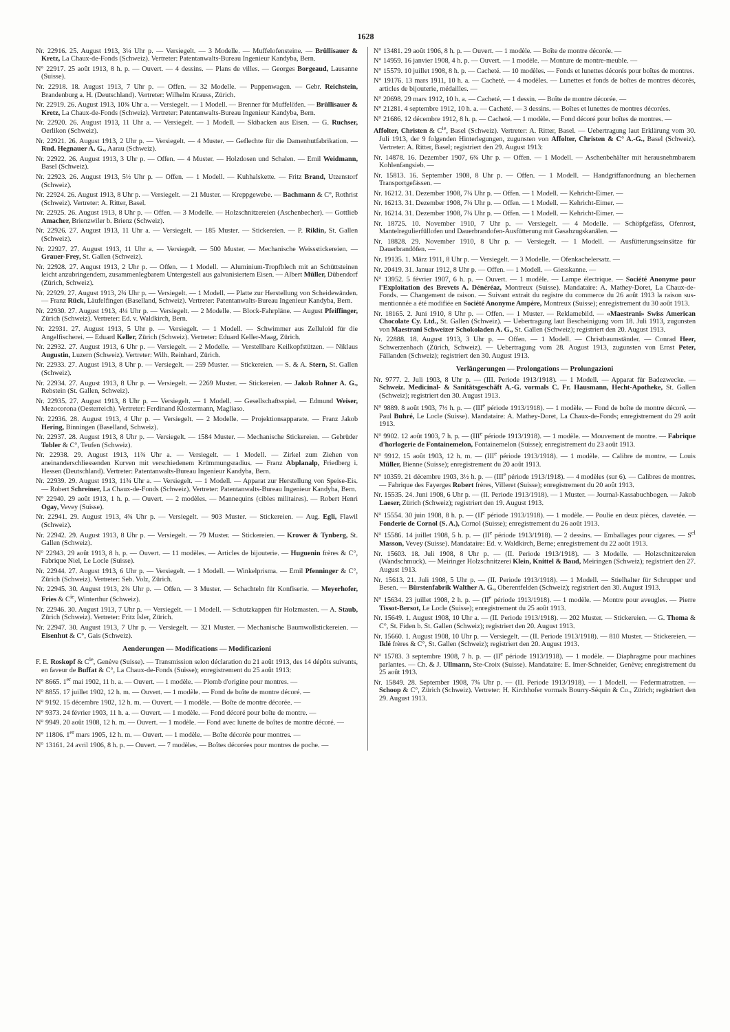1628
Nr. 22916. 25. August 1913, 3¼ Uhr p. — Versiegelt. — 3 Modelle. — Muffelofensteine. — Brüllisauer & Kretz, La Chaux-de-Fonds (Schweiz). Vertreter: Patentanwalts-Bureau Ingenieur Kandyba, Bern.
N° 22917. 25 août 1913, 8 h. p. — Ouvert. — 4 dessins. — Plans de villes. — Georges Borgeaud, Lausanne (Suisse).
Nr. 22918. 18. August 1913, 7 Uhr p. — Offen. — 32 Modelle. — Puppenwagen. — Gebr. Reichstein, Brandenburg a. H. (Deutschland). Vertreter: Wilhelm Krauss, Zürich.
Nr. 22919. 26. August 1913, 10¾ Uhr a. — Versiegelt. — 1 Modell. — Brenner für Muffelöfen. — Brüllisauer & Kretz, La Chaux-de-Fonds (Schweiz). Vertreter: Patentanwalts-Bureau Ingenieur Kandyba, Bern.
Nr. 22920. 26. August 1913, 11 Uhr a. — Versiegelt. — 1 Modell. — Skibacken aus Eisen. — G. Ruchser, Oerlikon (Schweiz).
Nr. 22921. 26. August 1913, 2 Uhr p. — Versiegelt. — 4 Muster. — Geflechte für die Damenhutfabrikation. — Rud. Hegnauer A. G., Aarau (Schweiz).
Nr. 22922. 26. August 1913, 3 Uhr p. — Offen. — 4 Muster. — Holzdosen und Schalen. — Emil Weidmann, Basel (Schweiz).
Nr. 22923. 26. August 1913, 5½ Uhr p. — Offen. — 1 Modell. — Kuhhalskette. — Fritz Brand, Utzenstorf (Schweiz).
Nr. 22924. 26. August 1913, 8 Uhr p. — Versiegelt. — 21 Muster. — Kreppgewebe. — Bachmann & C°, Rothrist (Schweiz). Vertreter: A. Ritter, Basel.
Nr. 22925. 26. August 1913, 8 Uhr p. — Offen. — 3 Modelle. — Holzschnitzereien (Aschenbecher). — Gottlieb Amacher, Brienzwiler b. Brienz (Schweiz).
Nr. 22926. 27. August 1913, 11 Uhr a. — Versiegelt. — 185 Muster. — Stickereien. — P. Riklin, St. Gallen (Schweiz).
Nr. 22927. 27. August 1913, 11 Uhr a. — Versiegelt. — 500 Muster. — Mechanische Weissstickereien. — Grauer-Frey, St. Gallen (Schweiz).
Nr. 22928. 27. August 1913, 2 Uhr p. — Offen. — 1 Modell. — Aluminium-Tropfblech mit an Schüttsteinen leicht anzubringendem, zusammenlegbarem Untergestell aus galvanisiertem Eisen. — Albert Müller, Dübendorf (Zürich, Schweiz).
Nr. 22929. 27. August 1913, 2¾ Uhr p. — Versiegelt. — 1 Modell. — Platte zur Herstellung von Scheidewänden. — Franz Rück, Läufelfingen (Baselland, Schweiz). Vertreter: Patentanwalts-Bureau Ingenieur Kandyba, Bern.
Nr. 22930. 27. August 1913, 4¼ Uhr p. — Versiegelt. — 2 Modelle. — Block-Fahrpläne. — August Pfeiffinger, Zürich (Schweiz). Vertreter: Ed. v. Waldkirch, Bern.
Nr. 22931. 27. August 1913, 5 Uhr p. — Versiegelt. — 1 Modell. — Schwimmer aus Zelluloid für die Angelfischerei. — Eduard Keller, Zürich (Schweiz). Vertreter: Eduard Keller-Maag, Zürich.
Nr. 22932. 27. August 1913, 6 Uhr p. — Versiegelt. — 2 Modelle. — Verstellbare Keilkopfstützen. — Niklaus Augustin, Luzern (Schweiz). Vertreter: Wilh. Reinhard, Zürich.
Nr. 22933. 27. August 1913, 8 Uhr p. — Versiegelt. — 259 Muster. — Stickereien. — S. & A. Stern, St. Gallen (Schweiz).
Nr. 22934. 27. August 1913, 8 Uhr p. — Versiegelt. — 2269 Muster. — Stickereien. — Jakob Rohner A. G., Rebstein (St. Gallen, Schweiz).
Nr. 22935. 27. August 1913, 8 Uhr p. — Versiegelt. — 1 Modell. — Gesellschaftsspiel. — Edmund Weiser, Mezocorona (Oesterreich). Vertreter: Ferdinand Klostermann, Magliaso.
Nr. 22936. 28. August 1913, 4 Uhr p. — Versiegelt. — 2 Modelle. — Projektionsapparate. — Franz Jakob Hering, Binningen (Baselland, Schweiz).
Nr. 22937. 28. August 1913, 8 Uhr p. — Versiegelt. — 1584 Muster. — Mechanische Stickereien. — Gebrüder Tobler & C°, Teufen (Schweiz).
Nr. 22938. 29. August 1913, 11¾ Uhr a. — Versiegelt. — 1 Modell. — Zirkel zum Ziehen von aneinanderschliessenden Kurven mit verschiedenem Krümmungsradius. — Franz Abplanalp, Friedberg i. Hessen (Deutschland). Vertreter: Patentanwalts-Bureau Ingenieur Kandyba, Bern.
Nr. 22939. 29. August 1913, 11¾ Uhr a. — Versiegelt. — 1 Modell. — Apparat zur Herstellung von Speise-Eis. — Robert Schreiner, La Chaux-de-Fonds (Schweiz). Vertreter: Patentanwalts-Bureau Ingenieur Kandyba, Bern.
N° 22940. 29 août 1913, 1 h. p. — Ouvert. — 2 modèles. — Mannequins (cibles militaires). — Robert Henri Ogay, Vevey (Suisse).
Nr. 22941. 29. August 1913, 4¾ Uhr p. — Versiegelt. — 903 Muster. — Stickereien. — Aug. Egli, Flawil (Schweiz).
Nr. 22942. 29. August 1913, 8 Uhr p. — Versiegelt. — 79 Muster. — Stickereien. — Krower & Tynberg, St. Gallen (Schweiz).
N° 22943. 29 août 1913, 8 h. p. — Ouvert. — 11 modèles. — Articles de bijouterie. — Huguenin frères & C°, Fabrique Niel, Le Locle (Suisse).
Nr. 22944. 27. August 1913, 6 Uhr p. — Versiegelt. — 1 Modell. — Winkelprisma. — Emil Pfenninger & C°, Zürich (Schweiz). Vertreter: Seb. Volz, Zürich.
Nr. 22945. 30. August 1913, 2¾ Uhr p. — Offen. — 3 Muster. — Schachteln für Konfiserie. — Meyerhofer, Fries & C<sup>ie</sup>, Winterthur (Schweiz).
Nr. 22946. 30. August 1913, 7 Uhr p. — Versiegelt. — 1 Modell. — Schutzkappen für Holzmasten. — A. Staub, Zürich (Schweiz). Vertreter: Fritz Isler, Zürich.
Nr. 22947. 30. August 1913, 7 Uhr p. — Versiegelt. — 321 Muster. — Mechanische Baumwollstickereien. — Eisenhut & C°, Gais (Schweiz).
Aenderungen — Modifications — Modificazioni
F. E. Roskopf & C<sup>ie</sup>, Genève (Suisse). — Transmission selon déclaration du 21 août 1913, des 14 dépôts suivants, en faveur de Buffat & C°, La Chaux-de-Fonds (Suisse); enregistrement du 25 août 1913:
N° 8665. 1<sup>er</sup> mai 1902, 11 h. a. — Ouvert. — 1 modèle. — Plomb d'origine pour montres. —
N° 8855. 17 juillet 1902, 12 h. m. — Ouvert. — 1 modèle. — Fond de boîte de montre décoré. —
N° 9192. 15 décembre 1902, 12 h. m. — Ouvert. — 1 modèle. — Boîte de montre décorée. —
N° 9373. 24 février 1903, 11 h. a. — Ouvert. — 1 modèle. — Fond décoré pour boîte de montre. —
N° 9949. 20 août 1908, 12 h. m. — Ouvert. — 1 modèle. — Fond avec lunette de boîtes de montre décoré. —
N° 11806. 1<sup>er</sup> mars 1905, 12 h. m. — Ouvert. — 1 modèle. — Boîte décorée pour montres. —
N° 13161. 24 avril 1906, 8 h. p. — Ouvert. — 7 modèles. — Boîtes décorées pour montres de poche. —
N° 13481. 29 août 1906, 8 h. p. — Ouvert. — 1 modèle. — Boîte de montre décorée. —
N° 14959. 16 janvier 1908, 4 h. p. — Ouvert. — 1 modèle. — Monture de montre-meuble. —
N° 15579. 10 juillet 1908, 8 h. p. — Cacheté. — 10 modèles. — Fonds et lunettes décorés pour boîtes de montres.
N° 19176. 13 mars 1911, 10 h. a. — Cacheté. — 4 modèles. — Lunettes et fonds de boîtes de montres décorés, articles de bijouterie, médailles. —
N° 20698. 29 mars 1912, 10 h. a. — Cacheté. — 1 dessin. — Boîte de montre décorée. —
N° 21281. 4 septembre 1912, 10 h. a. — Cacheté. — 3 dessins. — Boîtes et lunettes de montres décorées.
N° 21686. 12 décembre 1912, 8 h. p. — Cacheté. — 1 modèle. — Fond décoré pour boîtes de montres. —
Affolter, Christen & C<sup>ie</sup>, Basel (Schweiz). Vertreter: A. Ritter, Basel. — Uebertragung laut Erklärung vom 30. Juli 1913, der 9 folgenden Hinterlegungen, zugunsten von Affolter, Christen & C° A.-G., Basel (Schweiz). Vertreter: A. Ritter, Basel; registriert den 29. August 1913:
Nr. 14878. 16. Dezember 1907, 6¾ Uhr p. — Offen. — 1 Modell. — Aschenbehälter mit herausnehmbarem Kohlenfangsieb. —
Nr. 15813. 16. September 1908, 8 Uhr p. — Offen. — 1 Modell. — Handgriffanordnung an blechernen Transportgefässen. —
Nr. 16212. 31. Dezember 1908, 7¼ Uhr p. — Offen. — 1 Modell. — Kehricht-Eimer. —
Nr. 16213. 31. Dezember 1908, 7¼ Uhr p. — Offen. — 1 Modell. — Kehricht-Eimer. —
Nr. 16214. 31. Dezember 1908, 7¼ Uhr p. — Offen. — 1 Modell. — Kehricht-Eimer. —
Nr. 18725. 10. November 1910, 7 Uhr p. — Versiegelt. — 4 Modelle. — Schöpfgefäss, Ofenrost, Mantelregulierfüllofen und Dauerbrandofen-Ausfütterung mit Gasabzugskanälen. —
Nr. 18828. 29. November 1910, 8 Uhr p. — Versiegelt. — 1 Modell. — Ausfütterungseinsätze für Dauerbrandöfen. —
Nr. 19135. 1. März 1911, 8 Uhr p. — Versiegelt. — 3 Modelle. — Ofenkachelersatz. —
Nr. 20419. 31. Januar 1912, 8 Uhr p. — Offen. — 1 Modell. — Giesskanne. —
N° 13952. 5 février 1907, 6 h. p. — Ouvert. — 1 modèle. — Lampe électrique. — Société Anonyme pour l'Exploitation des Brevets A. Dénéréaz, Montreux (Suisse). Mandataire: A. Mathey-Doret, La Chaux-de-Fonds. — Changement de raison. — Suivant extrait du registre du commerce du 26 août 1913 la raison sus-mentionnée a été modifiée en Société Anonyme Ampère, Montreux (Suisse); enregistrement du 30 août 1913.
Nr. 18165. 2. Juni 1910, 8 Uhr p. — Offen. — 1 Muster. — Reklamebild. — «Maestrani» Swiss American Chocolate Cy. Ltd., St. Gallen (Schweiz). — Uebertragung laut Bescheinigung vom 18. Juli 1913, zugunsten von Maestrani Schweizer Schokoladen A. G., St. Gallen (Schweiz); registriert den 20. August 1913.
Nr. 22888. 18. August 1913, 3 Uhr p. — Offen. — 1 Modell. — Christbaumständer. — Conrad Heer, Schwerzenbach (Zürich, Schweiz). — Uebertragung vom 28. August 1913, zugunsten von Ernst Peter, Fällanden (Schweiz); registriert den 30. August 1913.
Verlängerungen — Prolongations — Prolungazioni
Nr. 9777. 2. Juli 1903, 8 Uhr p. — (III. Periode 1913/1918). — 1 Modell. — Apparat für Badezwecke. — Schweiz. Medicinal- & Sanitätsgeschäft A.-G. vormals C. Fr. Hausmann, Hecht-Apotheke, St. Gallen (Schweiz); registriert den 30. August 1913.
N° 9889. 8 août 1903, 7½ h. p. — (III<sup>e</sup> période 1913/1918). — 1 modèle. — Fond de boîte de montre décoré. — Paul Buhré, Le Locle (Suisse). Mandataire: A. Mathey-Doret, La Chaux-de-Fonds; enregistrement du 29 août 1913.
N° 9902. 12 août 1903, 7 h. p. — (III<sup>e</sup> période 1913/1918). — 1 modèle. — Mouvement de montre. — Fabrique d'horlogerie de Fontainemelon, Fontainemelon (Suisse); enregistrement du 23 août 1913.
N° 9912. 15 août 1903, 12 h. m. — (III<sup>e</sup> période 1913/1918). — 1 modèle. — Calibre de montre. — Louis Müller, Bienne (Suisse); enregistrement du 20 août 1913.
N° 10359. 21 décembre 1903, 3½ h. p. — (III<sup>e</sup> période 1913/1918). — 4 modèles (sur 6). — Calibres de montres. — Fabrique des Fayerges Robert frères, Villeret (Suisse); enregistrement du 20 août 1913.
Nr. 15535. 24. Juni 1908, 6 Uhr p. — (II. Periode 1913/1918). — 1 Muster. — Journal-Kassabuchbogen. — Jakob Laeser, Zürich (Schweiz); registriert den 19. August 1913.
N° 15554. 30 juin 1908, 8 h. p. — (II<sup>e</sup> période 1913/1918). — 1 modèle. — Poulie en deux pièces, clavetée. — Fonderie de Cornol (S. A.), Cornol (Suisse); enregistrement du 26 août 1913.
N° 15586. 14 juillet 1908, 5 h. p. — (II<sup>e</sup> période 1913/1918). — 2 dessins. — Emballages pour cigares. — S<sup>el</sup> Masson, Vevey (Suisse). Mandataire: Ed. v. Waldkirch, Berne; enregistrement du 22 août 1913.
Nr. 15603. 18. Juli 1908, 8 Uhr p. — (II. Periode 1913/1918). — 3 Modelle. — Holzschnitzereien (Wandschmuck). — Meiringer Holzschnitzerei Klein, Knittel & Baud, Meiringen (Schweiz); registriert den 27. August 1913.
Nr. 15613. 21. Juli 1908, 5 Uhr p. — (II. Periode 1913/1918). — 1 Modell. — Stielhalter für Schrupper und Besen. — Bürstenfabrik Walther A. G., Oberentfelden (Schweiz); registriert den 30. August 1913.
N° 15634. 23 juillet 1908, 2 h. p. — (II<sup>e</sup> période 1913/1918). — 1 modèle. — Montre pour aveugles. — Pierre Tissot-Bersot, Le Locle (Suisse); enregistrement du 25 août 1913.
Nr. 15649. 1. August 1908, 10 Uhr a. — (II. Periode 1913/1918). — 202 Muster. — Stickereien. — G. Thoma & C°, St. Fiden b. St. Gallen (Schweiz); registriert den 20. August 1913.
Nr. 15660. 1. August 1908, 10 Uhr p. — Versiegelt. — (II. Periode 1913/1918). — 810 Muster. — Stickereien. — Iklé frères & C°, St. Gallen (Schweiz); registriert den 20. August 1913.
N° 15783. 3 septembre 1908, 7 h. p. — (II<sup>e</sup> période 1913/1918). — 1 modèle. — Diaphragme pour machines parlantes. — Ch. & J. Ullmann, Ste-Croix (Suisse). Mandataire: E. Imer-Schneider, Genève; enregistrement du 25 août 1913.
Nr. 15849. 28. September 1908, 7¾ Uhr p. — (II. Periode 1913/1918). — 1 Modell. — Federmatratzen. — Schoop & C°, Zürich (Schweiz). Vertreter: H. Kirchhofer vormals Bourry-Séquin & Co., Zürich; registriert den 29. August 1913.